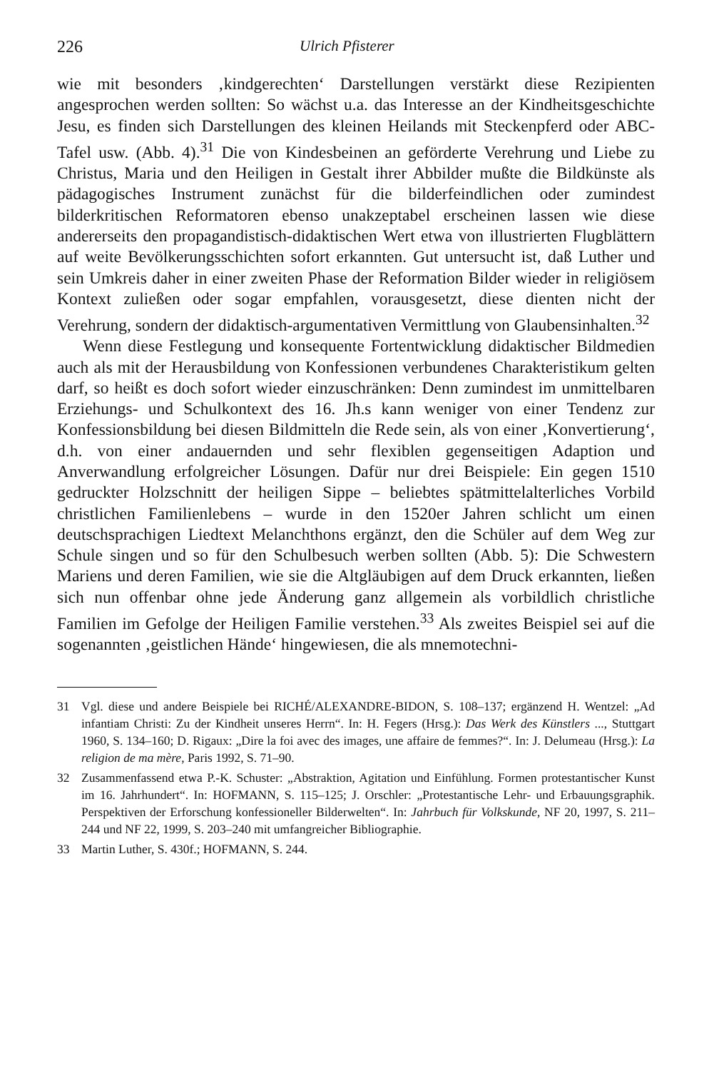226 Ulrich Pfisterer
wie mit besonders ‚kindgerechten‘ Darstellungen verstärkt diese Rezipienten angesprochen werden sollten: So wächst u.a. das Interesse an der Kindheitsgeschichte Jesu, es finden sich Darstellungen des kleinen Heilands mit Steckenpferd oder ABC-Tafel usw. (Abb. 4).<sup>31</sup> Die von Kindesbeinen an geförderte Verehrung und Liebe zu Christus, Maria und den Heiligen in Gestalt ihrer Abbilder mußte die Bildkünste als pädagogisches Instrument zunächst für die bilderfeindlichen oder zumindest bilderkritischen Reformatoren ebenso unakzeptabel erscheinen lassen wie diese andererseits den propagandistisch-didaktischen Wert etwa von illustrierten Flugblättern auf weite Bevölkerungsschichten sofort erkannten. Gut untersucht ist, daß Luther und sein Umkreis daher in einer zweiten Phase der Reformation Bilder wieder in religiösem Kontext zuließen oder sogar empfahlen, vorausgesetzt, diese dienten nicht der Verehrung, sondern der didaktisch-argumentativen Vermittlung von Glaubensinhalten.<sup>32</sup>
Wenn diese Festlegung und konsequente Fortentwicklung didaktischer Bildmedien auch als mit der Herausbildung von Konfessionen verbundenes Charakteristikum gelten darf, so heißt es doch sofort wieder einzuschränken: Denn zumindest im unmittelbaren Erziehungs- und Schulkontext des 16. Jh.s kann weniger von einer Tendenz zur Konfessionsbildung bei diesen Bildmitteln die Rede sein, als von einer ‚Konvertierung‘, d.h. von einer andauernden und sehr flexiblen gegenseitigen Adaption und Anverwandlung erfolgreicher Lösungen. Dafür nur drei Beispiele: Ein gegen 1510 gedruckter Holzschnitt der heiligen Sippe – beliebtes spätmittelalterliches Vorbild christlichen Familienlebens – wurde in den 1520er Jahren schlicht um einen deutschsprachigen Liedtext Melanchthons ergänzt, den die Schüler auf dem Weg zur Schule singen und so für den Schulbesuch werben sollten (Abb. 5): Die Schwestern Mariens und deren Familien, wie sie die Altgläubigen auf dem Druck erkannten, ließen sich nun offenbar ohne jede Änderung ganz allgemein als vorbildlich christliche Familien im Gefolge der Heiligen Familie verstehen.<sup>33</sup> Als zweites Beispiel sei auf die sogenannten ‚geistlichen Hände‘ hingewiesen, die als mnemotechni-
31 Vgl. diese und andere Beispiele bei RICHÉ/ALEXANDRE-BIDON, S. 108–137; ergänzend H. Wentzel: „Ad infantiam Christi: Zu der Kindheit unseres Herrn“. In: H. Fegers (Hrsg.): Das Werk des Künstlers ..., Stuttgart 1960, S. 134–160; D. Rigaux: „Dire la foi avec des images, une affaire de femmes?“. In: J. Delumeau (Hrsg.): La religion de ma mère, Paris 1992, S. 71–90.
32 Zusammenfassend etwa P.-K. Schuster: „Abstraktion, Agitation und Einfühlung. Formen protestantischer Kunst im 16. Jahrhundert“. In: HOFMANN, S. 115–125; J. Orschler: „Protestantische Lehr- und Erbauungsgraphik. Perspektiven der Erforschung konfessioneller Bilderwelten“. In: Jahrbuch für Volkskunde, NF 20, 1997, S. 211–244 und NF 22, 1999, S. 203–240 mit umfangreicher Bibliographie.
33 Martin Luther, S. 430f.; HOFMANN, S. 244.